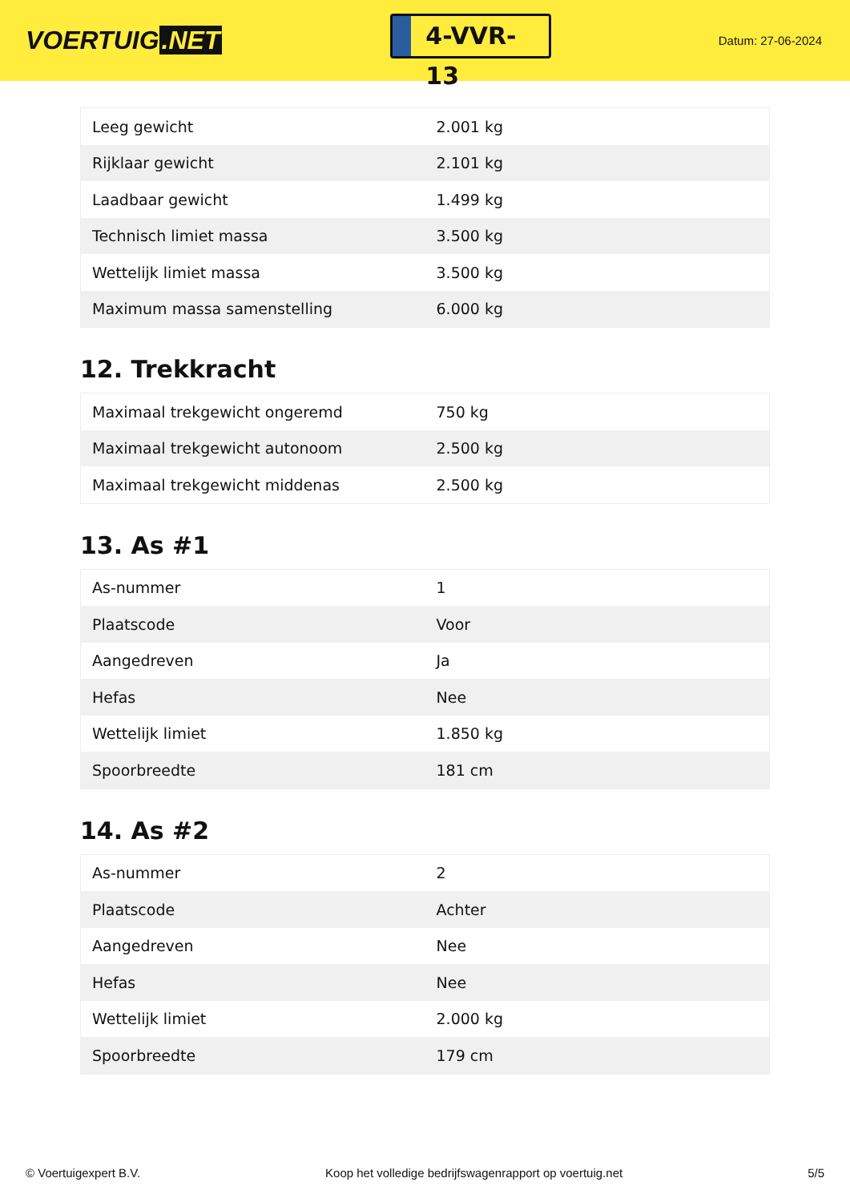VOERTUIG.NET
4-VVR-13
Datum: 27-06-2024
| Leeg gewicht | 2.001 kg |
| Rijklaar gewicht | 2.101 kg |
| Laadbaar gewicht | 1.499 kg |
| Technisch limiet massa | 3.500 kg |
| Wettelijk limiet massa | 3.500 kg |
| Maximum massa samenstelling | 6.000 kg |
12. Trekkracht
| Maximaal trekgewicht ongeremd | 750 kg |
| Maximaal trekgewicht autonoom | 2.500 kg |
| Maximaal trekgewicht middenas | 2.500 kg |
13. As #1
| As-nummer | 1 |
| Plaatscode | Voor |
| Aangedreven | Ja |
| Hefas | Nee |
| Wettelijk limiet | 1.850 kg |
| Spoorbreedte | 181 cm |
14. As #2
| As-nummer | 2 |
| Plaatscode | Achter |
| Aangedreven | Nee |
| Hefas | Nee |
| Wettelijk limiet | 2.000 kg |
| Spoorbreedte | 179 cm |
© Voertuigexpert B.V. Koop het volledige bedrijfswagenrapport op voertuig.net 5/5